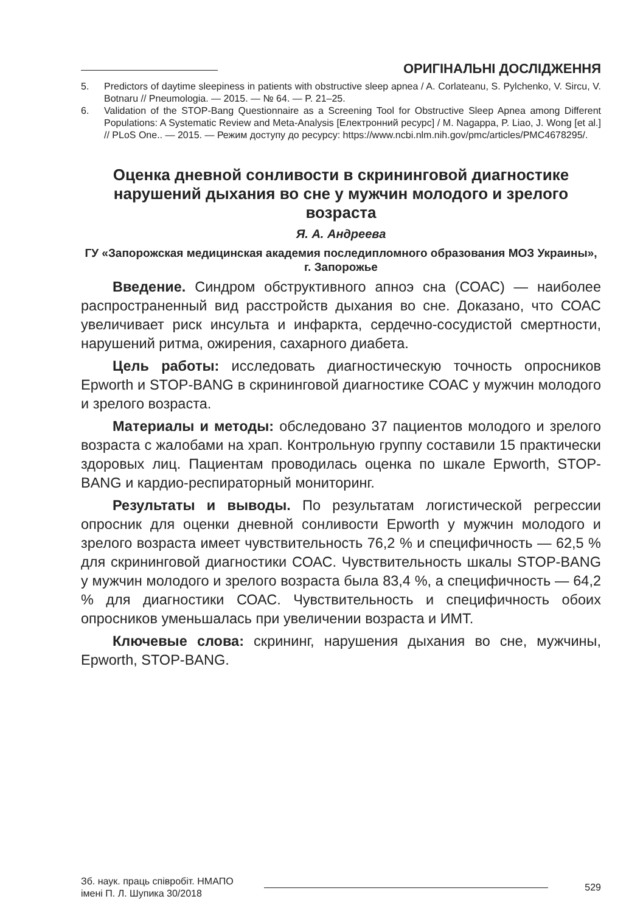ОРИГІНАЛЬНІ ДОСЛІДЖЕННЯ
5. Predictors of daytime sleepiness in patients with obstructive sleep apnea / A. Corlateanu, S. Pylchenko, V. Sircu, V. Botnaru // Pneumologia. — 2015. — № 64. — P. 21–25.
6. Validation of the STOP-Bang Questionnaire as a Screening Tool for Obstructive Sleep Apnea among Different Populations: A Systematic Review and Meta-Analysis [Електронний ресурс] / M. Nagappa, P. Liao, J. Wong [et al.] // PLoS One.. — 2015. — Режим доступу до ресурсу: https://www.ncbi.nlm.nih.gov/pmc/articles/PMC4678295/.
Оценка дневной сонливости в скрининговой диагностике нарушений дыхания во сне у мужчин молодого и зрелого возраста
Я. А. Андреева
ГУ «Запорожская медицинская академия последипломного образования МОЗ Украины», г. Запорожье
Введение. Синдром обструктивного апноэ сна (СОАС) — наиболее распространенный вид расстройств дыхания во сне. Доказано, что СОАС увеличивает риск инсульта и инфаркта, сердечно-сосудистой смертности, нарушений ритма, ожирения, сахарного диабета.
Цель работы: исследовать диагностическую точность опросников Epworth и STOP-BANG в скрининговой диагностике СОАС у мужчин молодого и зрелого возраста.
Материалы и методы: обследовано 37 пациентов молодого и зрелого возраста с жалобами на храп. Контрольную группу составили 15 практически здоровых лиц. Пациентам проводилась оценка по шкале Epworth, STOP-BANG и кардио-респираторный мониторинг.
Результаты и выводы. По результатам логистической регрессии опросник для оценки дневной сонливости Epworth у мужчин молодого и зрелого возраста имеет чувствительность 76,2 % и специфичность — 62,5 % для скрининговой диагностики СОАС. Чувствительность шкалы STOP-BANG у мужчин молодого и зрелого возраста была 83,4 %, а специфичность — 64,2 % для диагностики СОАС. Чувствительность и специфичность обоих опросников уменьшалась при увеличении возраста и ИМТ.
Ключевые слова: скрининг, нарушения дыхания во сне, мужчины, Epworth, STOP-BANG.
Зб. наук. праць співробіт. НМАПО
імені П. Л. Шупика 30/2018
529